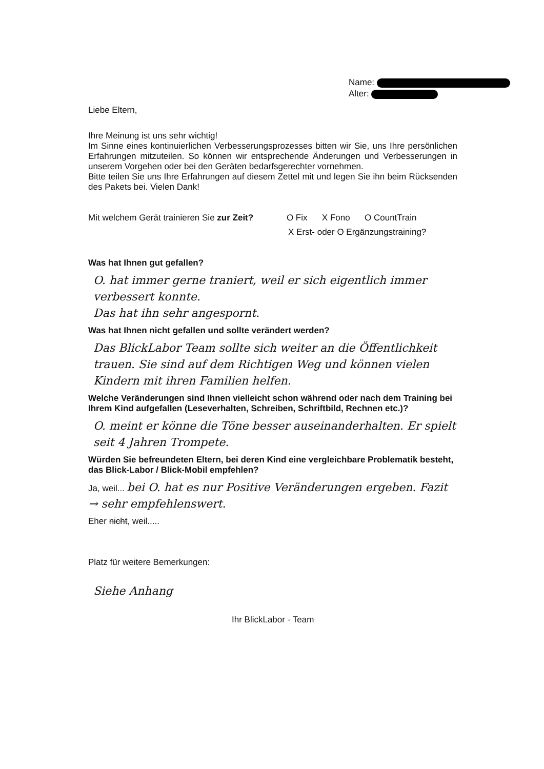Name:
Alter:
Liebe Eltern,
Ihre Meinung ist uns sehr wichtig!
Im Sinne eines kontinuierlichen Verbesserungsprozesses bitten wir Sie, uns Ihre persönlichen Erfahrungen mitzuteilen. So können wir entsprechende Änderungen und Verbesserungen in unserem Vorgehen oder bei den Geräten bedarfsgerechter vornehmen.
Bitte teilen Sie uns Ihre Erfahrungen auf diesem Zettel mit und legen Sie ihn beim Rücksenden des Pakets bei. Vielen Dank!
Mit welchem Gerät trainieren Sie zur Zeit? O Fix X Fono O CountTrain
X Erst- oder O Ergänzungstraining?
Was hat Ihnen gut gefallen?
O. hat immer gerne traniert, weil er sich eigentlich immer verbessert konnte.
Das hat ihn sehr angespornt.
Was hat Ihnen nicht gefallen und sollte verändert werden?
Das BlickLabor Team sollte sich weiter an die Öffentlichkeit trauen. Sie sind auf dem Richtigen Weg und können vielen Kindern mit ihren Familien helfen.
Welche Veränderungen sind Ihnen vielleicht schon während oder nach dem Training bei Ihrem Kind aufgefallen (Leseverhalten, Schreiben, Schriftbild, Rechnen etc.)?
O. meint er könne die Töne besser auseinanderhalten. Er spielt seit 4 Jahren Trompete.
Würden Sie befreundeten Eltern, bei deren Kind eine vergleichbare Problematik besteht, das Blick-Labor / Blick-Mobil empfehlen?
Ja, weil... bei O. hat es nur Positive Veränderungen ergeben. Fazit → sehr empfehlenswert.
Eher nicht, weil.....
Platz für weitere Bemerkungen:
Siehe Anhang
Ihr BlickLabor - Team